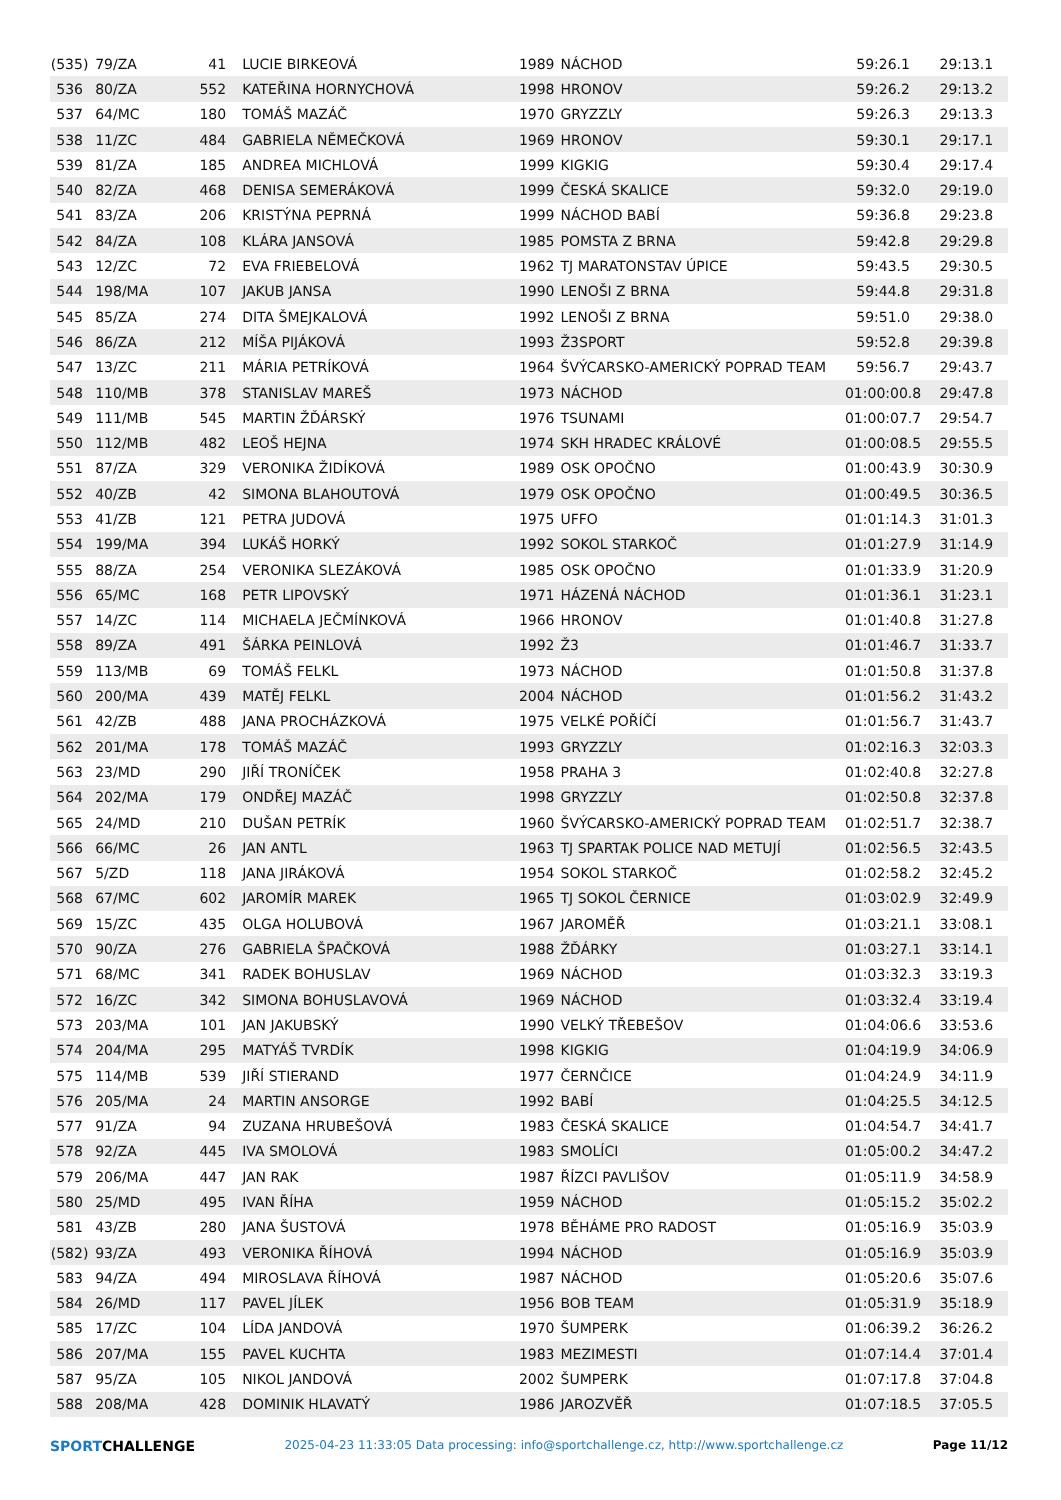| (535) | 79/ZA | 41 | LUCIE BIRKEOVÁ | 1989 | NÁCHOD | 59:26.1 | 29:13.1 |
| 536 | 80/ZA | 552 | KATEŘINA HORNYCHOVÁ | 1998 | HRONOV | 59:26.2 | 29:13.2 |
| 537 | 64/MC | 180 | TOMÁŠ MAZÁČ | 1970 | GRYZZLY | 59:26.3 | 29:13.3 |
| 538 | 11/ZC | 484 | GABRIELA NĚMEČKOVÁ | 1969 | HRONOV | 59:30.1 | 29:17.1 |
| 539 | 81/ZA | 185 | ANDREA MICHLOVÁ | 1999 | KIGKIG | 59:30.4 | 29:17.4 |
| 540 | 82/ZA | 468 | DENISA SEMERÁKOVÁ | 1999 | ČESKÁ SKALICE | 59:32.0 | 29:19.0 |
| 541 | 83/ZA | 206 | KRISTÝNA PEPRNÁ | 1999 | NÁCHOD BABÍ | 59:36.8 | 29:23.8 |
| 542 | 84/ZA | 108 | KLÁRA JANSOVÁ | 1985 | POMSTA Z BRNA | 59:42.8 | 29:29.8 |
| 543 | 12/ZC | 72 | EVA FRIEBELOVÁ | 1962 | TJ MARATONSTAV ÚPICE | 59:43.5 | 29:30.5 |
| 544 | 198/MA | 107 | JAKUB JANSA | 1990 | LENOŠI Z BRNA | 59:44.8 | 29:31.8 |
| 545 | 85/ZA | 274 | DITA ŠMEJKALOVÁ | 1992 | LENOŠI Z BRNA | 59:51.0 | 29:38.0 |
| 546 | 86/ZA | 212 | MÍŠA PIJÁKOVÁ | 1993 | Ž3SPORT | 59:52.8 | 29:39.8 |
| 547 | 13/ZC | 211 | MÁRIA PETRÍKOVÁ | 1964 | ŠVÝCARSKO-AMERICKÝ POPRAD TEAM | 59:56.7 | 29:43.7 |
| 548 | 110/MB | 378 | STANISLAV MAREŠ | 1973 | NÁCHOD | 01:00:00.8 | 29:47.8 |
| 549 | 111/MB | 545 | MARTIN ŽĎÁRSKÝ | 1976 | TSUNAMI | 01:00:07.7 | 29:54.7 |
| 550 | 112/MB | 482 | LEOŠ HEJNA | 1974 | SKH HRADEC KRÁLOVÉ | 01:00:08.5 | 29:55.5 |
| 551 | 87/ZA | 329 | VERONIKA ŽIDÍKOVÁ | 1989 | OSK OPOČNO | 01:00:43.9 | 30:30.9 |
| 552 | 40/ZB | 42 | SIMONA BLAHOUTOVÁ | 1979 | OSK OPOČNO | 01:00:49.5 | 30:36.5 |
| 553 | 41/ZB | 121 | PETRA JUDOVÁ | 1975 | UFFO | 01:01:14.3 | 31:01.3 |
| 554 | 199/MA | 394 | LUKÁŠ HORKÝ | 1992 | SOKOL STARKOČ | 01:01:27.9 | 31:14.9 |
| 555 | 88/ZA | 254 | VERONIKA SLEZÁKOVÁ | 1985 | OSK OPOČNO | 01:01:33.9 | 31:20.9 |
| 556 | 65/MC | 168 | PETR LIPOVSKÝ | 1971 | HÁZENÁ NÁCHOD | 01:01:36.1 | 31:23.1 |
| 557 | 14/ZC | 114 | MICHAELA JEČMÍNKOVÁ | 1966 | HRONOV | 01:01:40.8 | 31:27.8 |
| 558 | 89/ZA | 491 | ŠÁRKA PEINLOVÁ | 1992 | Ž3 | 01:01:46.7 | 31:33.7 |
| 559 | 113/MB | 69 | TOMÁŠ FELKL | 1973 | NÁCHOD | 01:01:50.8 | 31:37.8 |
| 560 | 200/MA | 439 | MATĚJ FELKL | 2004 | NÁCHOD | 01:01:56.2 | 31:43.2 |
| 561 | 42/ZB | 488 | JANA PROCHÁZKOVÁ | 1975 | VELKÉ POŘÍČÍ | 01:01:56.7 | 31:43.7 |
| 562 | 201/MA | 178 | TOMÁŠ MAZÁČ | 1993 | GRYZZLY | 01:02:16.3 | 32:03.3 |
| 563 | 23/MD | 290 | JIŘÍ TRONÍČEK | 1958 | PRAHA 3 | 01:02:40.8 | 32:27.8 |
| 564 | 202/MA | 179 | ONDŘEJ MAZÁČ | 1998 | GRYZZLY | 01:02:50.8 | 32:37.8 |
| 565 | 24/MD | 210 | DUŠAN PETRÍK | 1960 | ŠVÝCARSKO-AMERICKÝ POPRAD TEAM | 01:02:51.7 | 32:38.7 |
| 566 | 66/MC | 26 | JAN ANTL | 1963 | TJ SPARTAK POLICE NAD METUJÍ | 01:02:56.5 | 32:43.5 |
| 567 | 5/ZD | 118 | JANA JIRÁKOVÁ | 1954 | SOKOL STARKOČ | 01:02:58.2 | 32:45.2 |
| 568 | 67/MC | 602 | JAROMÍR MAREK | 1965 | TJ SOKOL ČERNICE | 01:03:02.9 | 32:49.9 |
| 569 | 15/ZC | 435 | OLGA HOLUBOVÁ | 1967 | JAROMĚŘ | 01:03:21.1 | 33:08.1 |
| 570 | 90/ZA | 276 | GABRIELA ŠPAČKOVÁ | 1988 | ŽĎÁRKY | 01:03:27.1 | 33:14.1 |
| 571 | 68/MC | 341 | RADEK BOHUSLAV | 1969 | NÁCHOD | 01:03:32.3 | 33:19.3 |
| 572 | 16/ZC | 342 | SIMONA BOHUSLAVOVÁ | 1969 | NÁCHOD | 01:03:32.4 | 33:19.4 |
| 573 | 203/MA | 101 | JAN JAKUBSKÝ | 1990 | VELKÝ TŘEBEŠOV | 01:04:06.6 | 33:53.6 |
| 574 | 204/MA | 295 | MATYÁŠ TVRDÍK | 1998 | KIGKIG | 01:04:19.9 | 34:06.9 |
| 575 | 114/MB | 539 | JIŘÍ STIERAND | 1977 | ČERNČICE | 01:04:24.9 | 34:11.9 |
| 576 | 205/MA | 24 | MARTIN ANSORGE | 1992 | BABÍ | 01:04:25.5 | 34:12.5 |
| 577 | 91/ZA | 94 | ZUZANA HRUBEŠOVÁ | 1983 | ČESKÁ SKALICE | 01:04:54.7 | 34:41.7 |
| 578 | 92/ZA | 445 | IVA SMOLOVÁ | 1983 | SMOLÍCI | 01:05:00.2 | 34:47.2 |
| 579 | 206/MA | 447 | JAN RAK | 1987 | ŘÍZCI PAVLIŠOV | 01:05:11.9 | 34:58.9 |
| 580 | 25/MD | 495 | IVAN ŘÍHA | 1959 | NÁCHOD | 01:05:15.2 | 35:02.2 |
| 581 | 43/ZB | 280 | JANA ŠUSTOVÁ | 1978 | BĚHÁME PRO RADOST | 01:05:16.9 | 35:03.9 |
| (582) | 93/ZA | 493 | VERONIKA ŘÍHOVÁ | 1994 | NÁCHOD | 01:05:16.9 | 35:03.9 |
| 583 | 94/ZA | 494 | MIROSLAVA ŘÍHOVÁ | 1987 | NÁCHOD | 01:05:20.6 | 35:07.6 |
| 584 | 26/MD | 117 | PAVEL JÍLEK | 1956 | BOB TEAM | 01:05:31.9 | 35:18.9 |
| 585 | 17/ZC | 104 | LÍDA JANDOVÁ | 1970 | ŠUMPERK | 01:06:39.2 | 36:26.2 |
| 586 | 207/MA | 155 | PAVEL KUCHTA | 1983 | MEZIMESTI | 01:07:14.4 | 37:01.4 |
| 587 | 95/ZA | 105 | NIKOL JANDOVÁ | 2002 | ŠUMPERK | 01:07:17.8 | 37:04.8 |
| 588 | 208/MA | 428 | DOMINIK HLAVATÝ | 1986 | JAROZVĚŘ | 01:07:18.5 | 37:05.5 |
SPORTCHALLENGE
2025-04-23 11:33:05 Data processing: info@sportchallenge.cz, http://www.sportchallenge.cz
Page 11/12